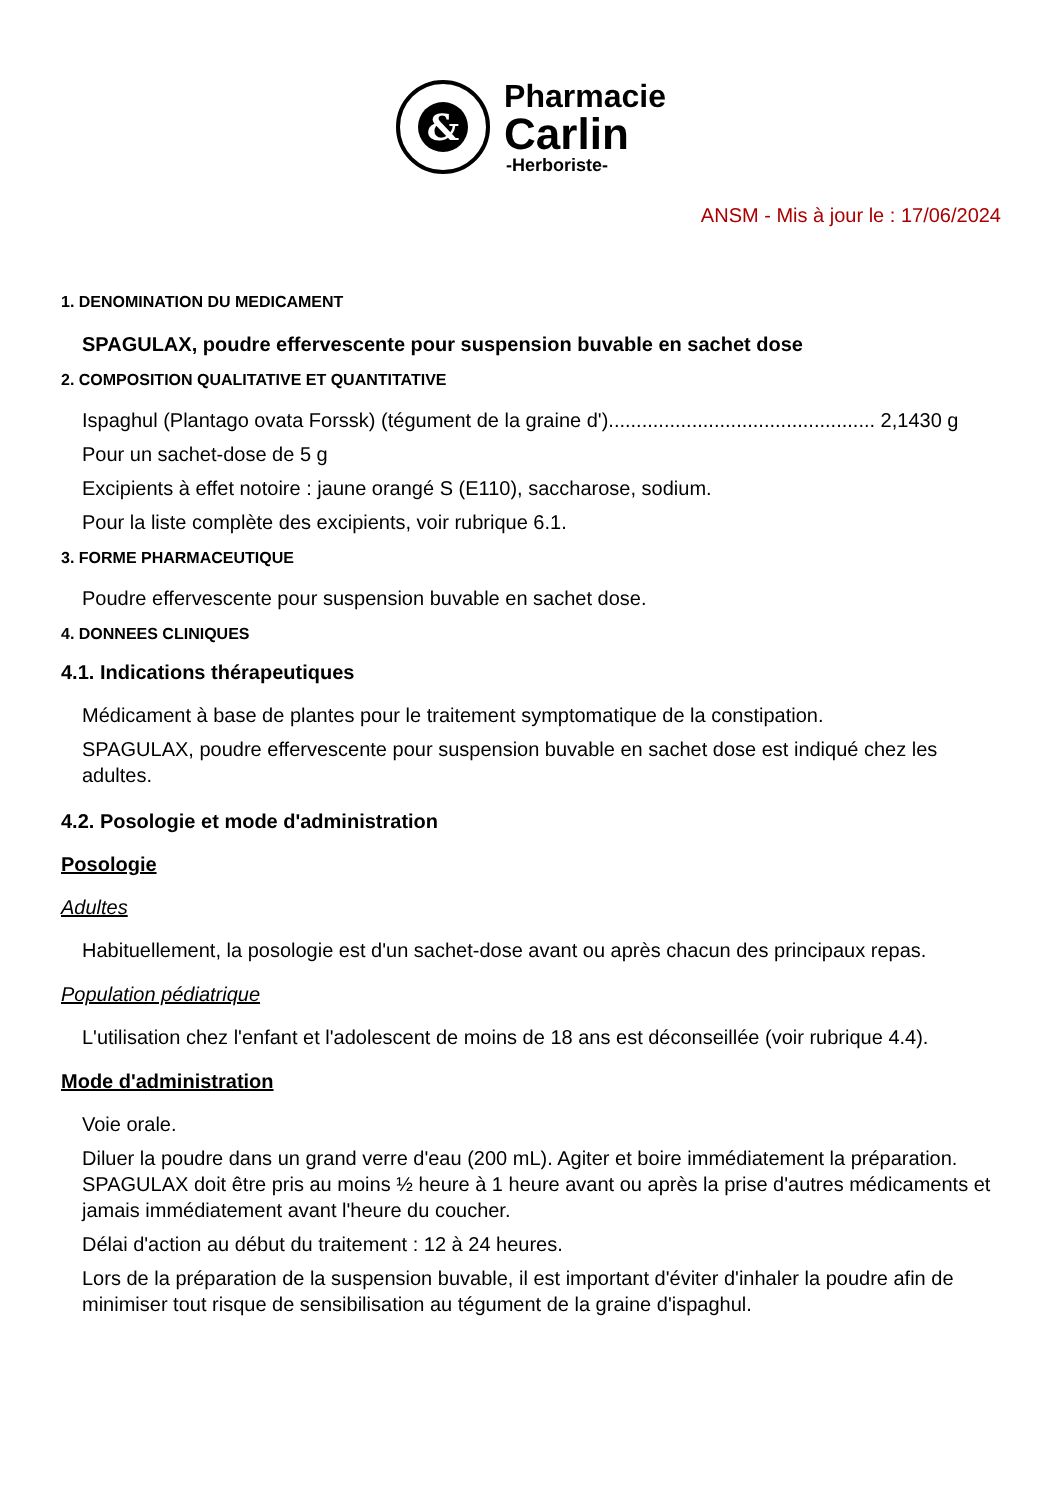&
Pharmacie
Carlin
-Herboriste-
ANSM - Mis à jour le : 17/06/2024
1. DENOMINATION DU MEDICAMENT
SPAGULAX, poudre effervescente pour suspension buvable en sachet dose
2. COMPOSITION QUALITATIVE ET QUANTITATIVE
Ispaghul (Plantago ovata Forssk) (tégument de la graine d')................................................ 2,1430 g
Pour un sachet-dose de 5 g
Excipients à effet notoire : jaune orangé S (E110), saccharose, sodium.
Pour la liste complète des excipients, voir rubrique 6.1.
3. FORME PHARMACEUTIQUE
Poudre effervescente pour suspension buvable en sachet dose.
4. DONNEES CLINIQUES
4.1. Indications thérapeutiques
Médicament à base de plantes pour le traitement symptomatique de la constipation.
SPAGULAX, poudre effervescente pour suspension buvable en sachet dose est indiqué chez les adultes.
4.2. Posologie et mode d'administration
Posologie
Adultes
Habituellement, la posologie est d'un sachet-dose avant ou après chacun des principaux repas.
Population pédiatrique
L'utilisation chez l'enfant et l'adolescent de moins de 18 ans est déconseillée (voir rubrique 4.4).
Mode d'administration
Voie orale.
Diluer la poudre dans un grand verre d'eau (200 mL). Agiter et boire immédiatement la préparation. SPAGULAX doit être pris au moins ½ heure à 1 heure avant ou après la prise d'autres médicaments et jamais immédiatement avant l'heure du coucher.
Délai d'action au début du traitement : 12 à 24 heures.
Lors de la préparation de la suspension buvable, il est important d'éviter d'inhaler la poudre afin de minimiser tout risque de sensibilisation au tégument de la graine d'ispaghul.